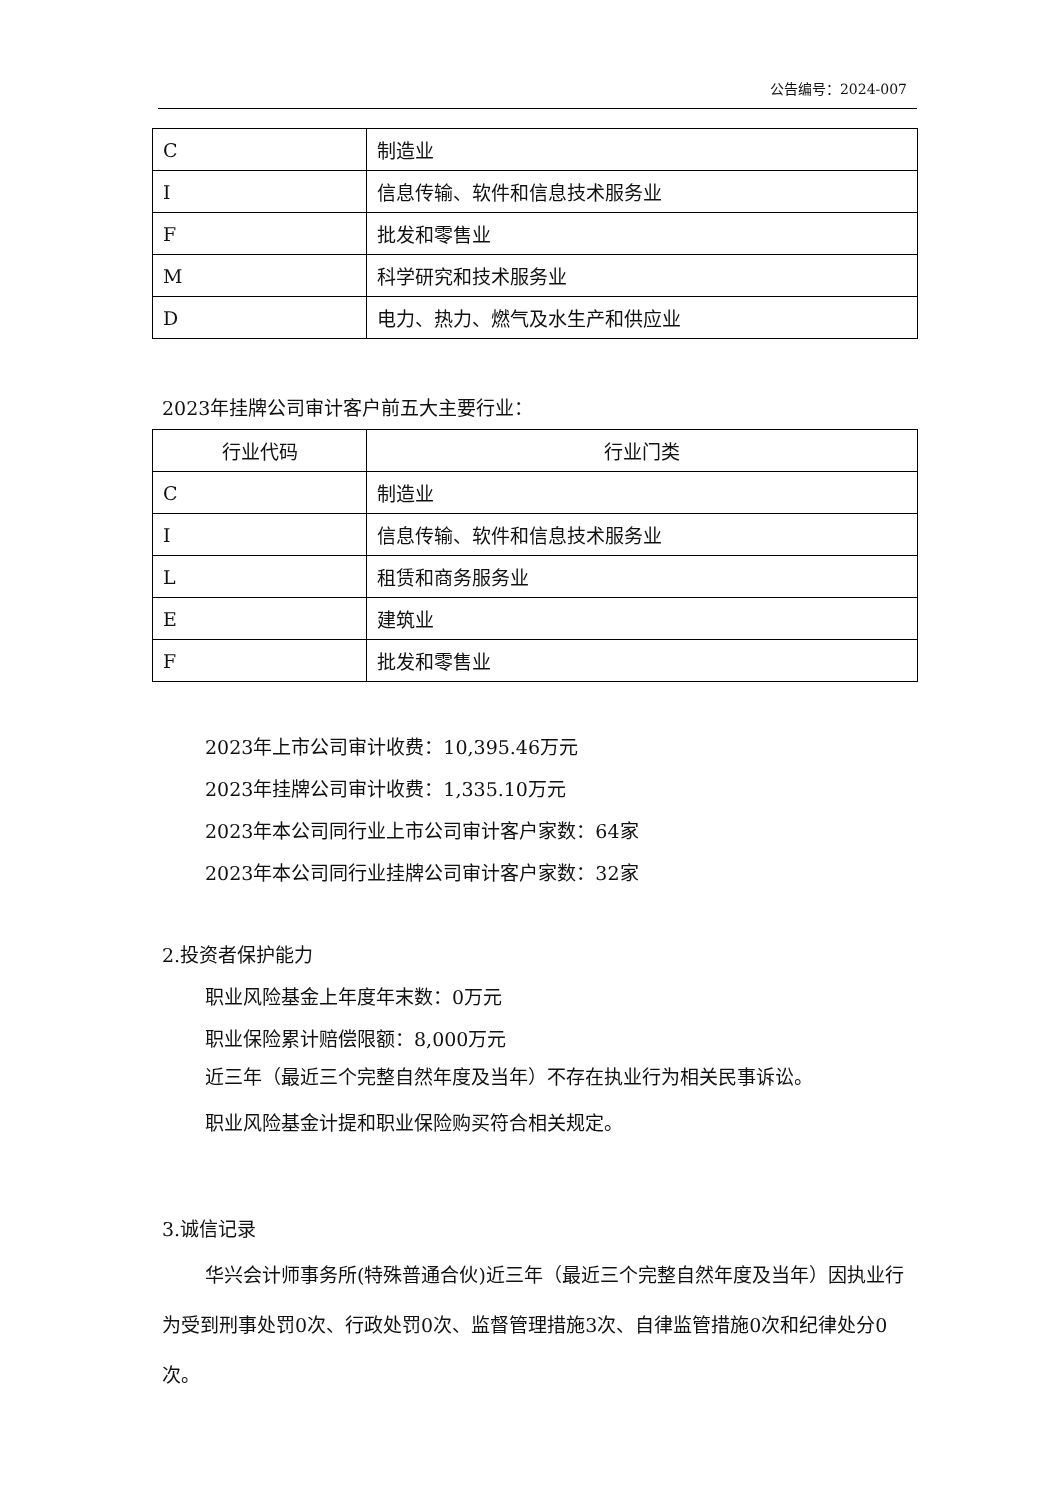公告编号：2024-007
| C | 制造业 |
| I | 信息传输、软件和信息技术服务业 |
| F | 批发和零售业 |
| M | 科学研究和技术服务业 |
| D | 电力、热力、燃气及水生产和供应业 |
2023年挂牌公司审计客户前五大主要行业：
| 行业代码 | 行业门类 |
| --- | --- |
| C | 制造业 |
| I | 信息传输、软件和信息技术服务业 |
| L | 租赁和商务服务业 |
| E | 建筑业 |
| F | 批发和零售业 |
2023年上市公司审计收费：10,395.46万元
2023年挂牌公司审计收费：1,335.10万元
2023年本公司同行业上市公司审计客户家数：64家
2023年本公司同行业挂牌公司审计客户家数：32家
2.投资者保护能力
职业风险基金上年度年末数：0万元
职业保险累计赔偿限额：8,000万元
近三年（最近三个完整自然年度及当年）不存在执业行为相关民事诉讼。
职业风险基金计提和职业保险购买符合相关规定。
3.诚信记录
华兴会计师事务所(特殊普通合伙)近三年（最近三个完整自然年度及当年）因执业行为受到刑事处罚0次、行政处罚0次、监督管理措施3次、自律监管措施0次和纪律处分0次。